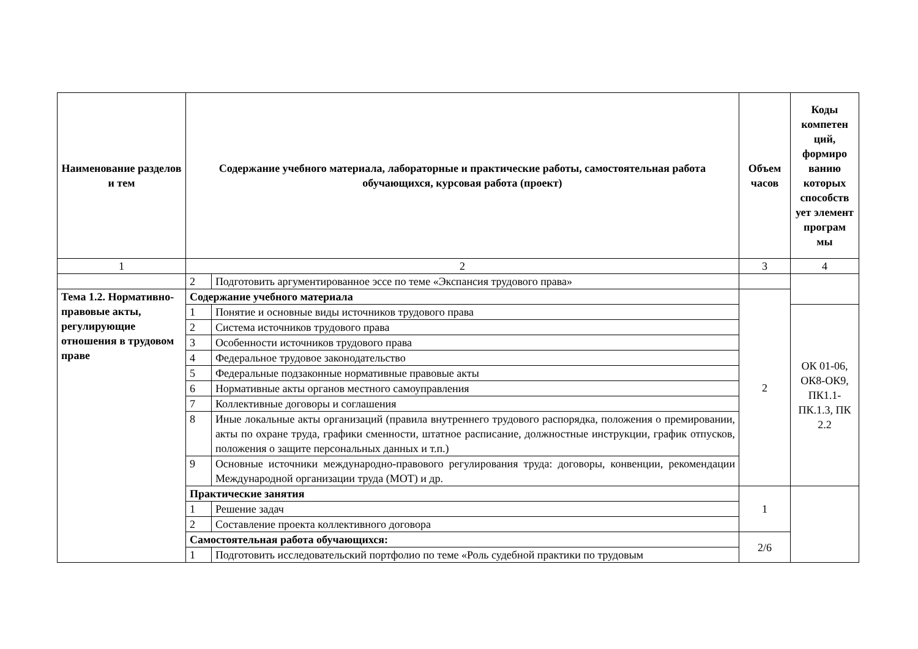| Наименование разделов и тем | Содержание учебного материала, лабораторные и практические работы, самостоятельная работа обучающихся, курсовая работа (проект) | | Объем часов | Коды компетен ций, формиро ванию которых способств ует элемент програм мы |
| --- | --- | --- | --- | --- |
| 1 | 2 | | 3 | 4 |
| | 2 | Подготовить аргументированное эссе по теме «Экспансия трудового права» | | |
| Тема 1.2. Нормативно-правовые акты, регулирующие отношения в трудовом праве | Содержание учебного материала | | 2 | |
| | 1 | Понятие и основные виды источников трудового права | | ОК 01-06, ОК8-ОК9, ПК1.1-ПК.1.3, ПК 2.2 |
| | 2 | Система источников трудового права | | |
| | 3 | Особенности источников трудового права | | |
| | 4 | Федеральное трудовое законодательство | | |
| | 5 | Федеральные подзаконные нормативные правовые акты | | |
| | 6 | Нормативные акты органов местного самоуправления | | |
| | 7 | Коллективные договоры и соглашения | | |
| | 8 | Иные локальные акты организаций (правила внутреннего трудового распорядка, положения о премировании, акты по охране труда, графики сменности, штатное расписание, должностные инструкции, график отпусков, положения о защите персональных данных и т.п.) | | |
| | 9 | Основные источники международно-правового регулирования труда: договоры, конвенции, рекомендации Международной организации труда (МОТ) и др. | | |
| | Практические занятия | | 1 | |
| | 1 | Решение задач | | |
| | 2 | Составление проекта коллективного договора | | |
| | Самостоятельная работа обучающихся: | | 2/6 | |
| | 1 | Подготовить исследовательский портфолио по теме «Роль судебной практики по трудовым | | |